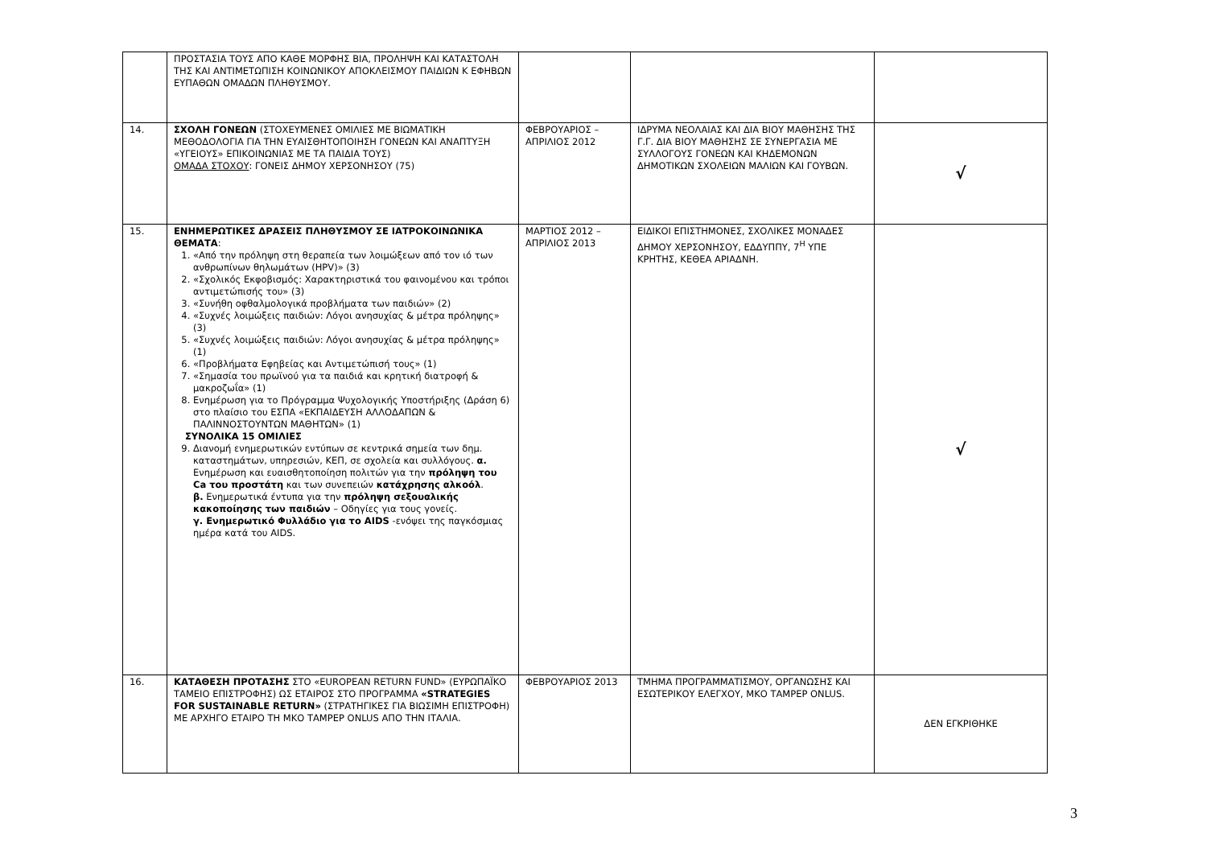| | ΠΡΟΣΤΑΣΙΑ ΤΟΥΣ ΑΠΟ ΚΑΘΕ ΜΟΡΦΗΣ ΒΙΑ, ΠΡΟΛΗΨΗ ΚΑΙ ΚΑΤΑΣΤΟΛΗ ΤΗΣ ΚΑΙ ΑΝΤΙΜΕΤΩΠΙΣΗ ΚΟΙΝΩΝΙΚΟΥ ΑΠΟΚΛΕΙΣΜΟΥ ΠΑΙΔΙΩΝ Κ ΕΦΗΒΩΝ ΕΥΠΑΘΩΝ ΟΜΑΔΩΝ ΠΛΗΘΥΣΜΟΥ. | | | |
| 14. | ΣΧΟΛΗ ΓΟΝΕΩΝ (ΣΤΟΧΕΥΜΕΝΕΣ ΟΜΙΛΙΕΣ ΜΕ ΒΙΩΜΑΤΙΚΗ ΜΕΘΟΔΟΛΟΓΙΑ ΓΙΑ ΤΗΝ ΕΥΑΙΣΘΗΤΟΠΟΙΗΣΗ ΓΟΝΕΩΝ ΚΑΙ ΑΝΑΠΤΥΞΗ «ΥΓΕΙΟΥΣ» ΕΠΙΚΟΙΝΩΝΙΑΣ ΜΕ ΤΑ ΠΑΙΔΙΑ ΤΟΥΣ) ΟΜΑΔΑ ΣΤΟΧΟΥ : ΓΟΝΕΙΣ ΔΗΜΟΥ ΧΕΡΣΟΝΗΣΟΥ (75) | ΦΕΒΡΟΥΑΡΙΟΣ – ΑΠΡΙΛΙΟΣ 2012 | ΙΔΡΥΜΑ ΝΕΟΛΑΙΑΣ ΚΑΙ ΔΙΑ ΒΙΟΥ ΜΑΘΗΣΗΣ ΤΗΣ Γ.Γ. ΔΙΑ ΒΙΟΥ ΜΑΘΗΣΗΣ ΣΕ ΣΥΝΕΡΓΑΣΙΑ ΜΕ ΣΥΛΛΟΓΟΥΣ ΓΟΝΕΩΝ ΚΑΙ ΚΗΔΕΜΟΝΩΝ ΔΗΜΟΤΙΚΩΝ ΣΧΟΛΕΙΩΝ ΜΑΛΙΩΝ ΚΑΙ ΓΟΥΒΩΝ. | √ |
| 15. | ΕΝΗΜΕΡΩΤΙΚΕΣ ΔΡΑΣΕΙΣ ΠΛΗΘΥΣΜΟΥ ΣΕ ΙΑΤΡΟΚΟΙΝΩΝΙΚΑ ΘΕΜΑΤΑ : 1. «Από την πρόληψη στη θεραπεία των λοιμώξεων από τον ιό των ανθρωπίνων θηλωμάτων (HPV)» (3) 2. «Σχολικός Εκφοβισμός: Χαρακτηριστικά του φαινομένου και τρόποι αντιμετώπισής του» (3) 3. «Συνήθη οφθαλμολογικά προβλήματα των παιδιών» (2) 4. «Συχνές λοιμώξεις παιδιών: Λόγοι ανησυχίας & μέτρα πρόληψης» (3) 5. «Συχνές λοιμώξεις παιδιών: Λόγοι ανησυχίας & μέτρα πρόληψης» (1) 6. «Προβλήματα Εφηβείας και Αντιμετώπισή τους» (1) 7. «Σημασία του πρωϊνού για τα παιδιά και κρητική διατροφή & μακροζωΐα» (1) 8. Ενημέρωση για το Πρόγραμμα Ψυχολογικής Υποστήριξης (Δράση 6) στο πλαίσιο του ΕΣΠΑ «ΕΚΠΑΙΔΕΥΣΗ ΑΛΛΟΔΑΠΩΝ & ΠΑΛΙΝΝΟΣΤΟΥΝΤΩΝ ΜΑΘΗΤΩΝ» (1) ΣΥΝΟΛΙΚΑ 15 ΟΜΙΛΙΕΣ 9. Διανομή ενημερωτικών εντύπων σε κεντρικά σημεία των δημ. καταστημάτων, υπηρεσιών, ΚΕΠ, σε σχολεία και συλλόγους. α. Ενημέρωση και ευαισθητοποίηση πολιτών για την πρόληψη του Ca του προστάτη και των συνεπειών κατάχρησης αλκοόλ . β. Ενημερωτικά έντυπα για την πρόληψη σεξουαλικής κακοποίησης των παιδιών – Οδηγίες για τους γονείς. γ. Ενημερωτικό Φυλλάδιο για το AIDS -ενόψει της παγκόσμιας ημέρα κατά του AIDS. | ΜΑΡΤΙΟΣ 2012 – ΑΠΡΙΛΙΟΣ 2013 | ΕΙΔΙΚΟΙ ΕΠΙΣΤΗΜΟΝΕΣ, ΣΧΟΛΙΚΕΣ ΜΟΝΑΔΕΣ ΔΗΜΟΥ ΧΕΡΣΟΝΗΣΟΥ, ΕΔΔΥΠΠΥ, 7<sup>Η</sup> ΥΠΕ ΚΡΗΤΗΣ, ΚΕΘΕΑ ΑΡΙΑΔΝΗ. | √ |
| 16. | ΚΑΤΑΘΕΣΗ ΠΡΟΤΑΣΗΣ ΣΤΟ «EUROPEAN RETURN FUND» (ΕΥΡΩΠΑΪΚΟ ΤΑΜΕΙΟ ΕΠΙΣΤΡΟΦΗΣ) ΩΣ ΕΤΑΙΡΟΣ ΣΤΟ ΠΡΟΓΡΑΜΜΑ «STRATEGIES FOR SUSTAINABLE RETURN» (ΣΤΡΑΤΗΓΙΚΕΣ ΓΙΑ ΒΙΩΣΙΜΗ ΕΠΙΣΤΡΟΦΗ) ΜΕ ΑΡΧΗΓΟ ΕΤΑΙΡΟ ΤΗ ΜΚΟ ΤΑΜΡΕΡ ONLUS ΑΠΟ ΤΗΝ ΙΤΑΛΙΑ. | ΦΕΒΡΟΥΑΡΙΟΣ 2013 | ΤΜΗΜΑ ΠΡΟΓΡΑΜΜΑΤΙΣΜΟΥ, ΟΡΓΑΝΩΣΗΣ ΚΑΙ ΕΣΩΤΕΡΙΚΟΥ ΕΛΕΓΧΟΥ, ΜΚΟ ΤΑΜΡΕΡ ONLUS. | ΔΕΝ ΕΓΚΡΙΘΗΚΕ |
3